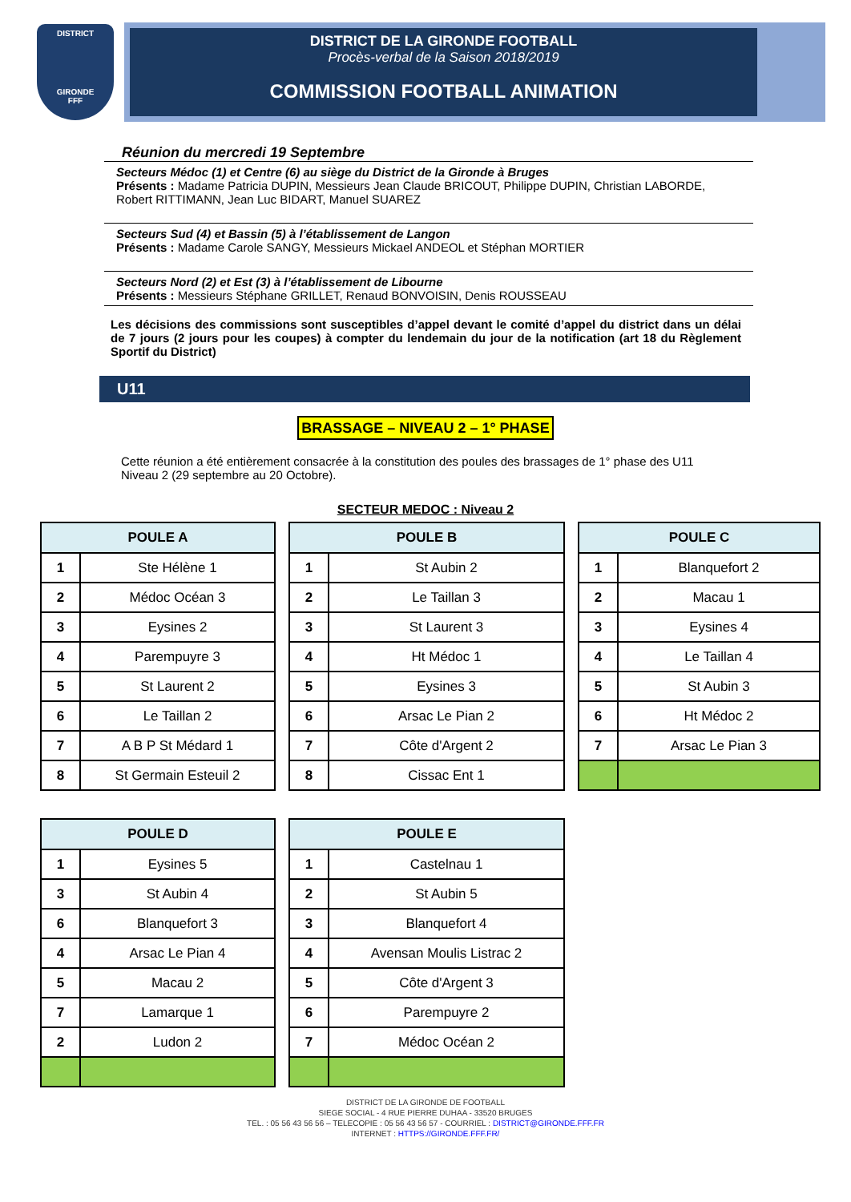DISTRICT
GIRONDE
FFF
DISTRICT DE LA GIRONDE FOOTBALL
Procès-verbal de la Saison 2018/2019
COMMISSION FOOTBALL ANIMATION
Réunion du mercredi 19 Septembre
Secteurs Médoc (1) et Centre (6) au siège du District de la Gironde à Bruges
Présents : Madame Patricia DUPIN, Messieurs Jean Claude BRICOUT, Philippe DUPIN, Christian LABORDE, Robert RITTIMANN, Jean Luc BIDART, Manuel SUAREZ
Secteurs Sud (4) et Bassin (5) à l’établissement de Langon
Présents : Madame Carole SANGY, Messieurs Mickael ANDEOL et Stéphan MORTIER
Secteurs Nord (2) et Est (3) à l’établissement de Libourne
Présents : Messieurs Stéphane GRILLET, Renaud BONVOISIN, Denis ROUSSEAU
Les décisions des commissions sont susceptibles d’appel devant le comité d’appel du district dans un délai de 7 jours (2 jours pour les coupes) à compter du lendemain du jour de la notification (art 18 du Règlement Sportif du District)
U11
BRASSAGE – NIVEAU 2 – 1° PHASE
Cette réunion a été entièrement consacrée à la constitution des poules des brassages de 1° phase des U11 Niveau 2 (29 septembre au 20 Octobre).
SECTEUR MEDOC : Niveau 2
| POULE A | |
| --- | --- |
| 1 | Ste Hélène 1 |
| 2 | Médoc Océan 3 |
| 3 | Eysines 2 |
| 4 | Parempuyre 3 |
| 5 | St Laurent 2 |
| 6 | Le Taillan 2 |
| 7 | A B P St Médard 1 |
| 8 | St Germain Esteuil 2 |
| POULE B | |
| --- | --- |
| 1 | St Aubin 2 |
| 2 | Le Taillan 3 |
| 3 | St Laurent 3 |
| 4 | Ht Médoc 1 |
| 5 | Eysines 3 |
| 6 | Arsac Le Pian 2 |
| 7 | Côte d'Argent 2 |
| 8 | Cissac Ent 1 |
| POULE C | |
| --- | --- |
| 1 | Blanquefort 2 |
| 2 | Macau 1 |
| 3 | Eysines 4 |
| 4 | Le Taillan 4 |
| 5 | St Aubin 3 |
| 6 | Ht Médoc 2 |
| 7 | Arsac Le Pian 3 |
| POULE D | |
| --- | --- |
| 1 | Eysines 5 |
| 3 | St Aubin 4 |
| 6 | Blanquefort 3 |
| 4 | Arsac Le Pian 4 |
| 5 | Macau 2 |
| 7 | Lamarque 1 |
| 2 | Ludon 2 |
| POULE E | |
| --- | --- |
| 1 | Castelnau 1 |
| 2 | St Aubin 5 |
| 3 | Blanquefort 4 |
| 4 | Avensan Moulis Listrac 2 |
| 5 | Côte d'Argent 3 |
| 6 | Parempuyre 2 |
| 7 | Médoc Océan 2 |
DISTRICT DE LA GIRONDE DE FOOTBALL
SIEGE SOCIAL - 4 RUE PIERRE DUHAA - 33520 BRUGES
TEL. : 05 56 43 56 56 – TELECOPIE : 05 56 43 56 57 - COURRIEL : DISTRICT@GIRONDE.FFF.FR
INTERNET : HTTPS://GIRONDE.FFF.FR/